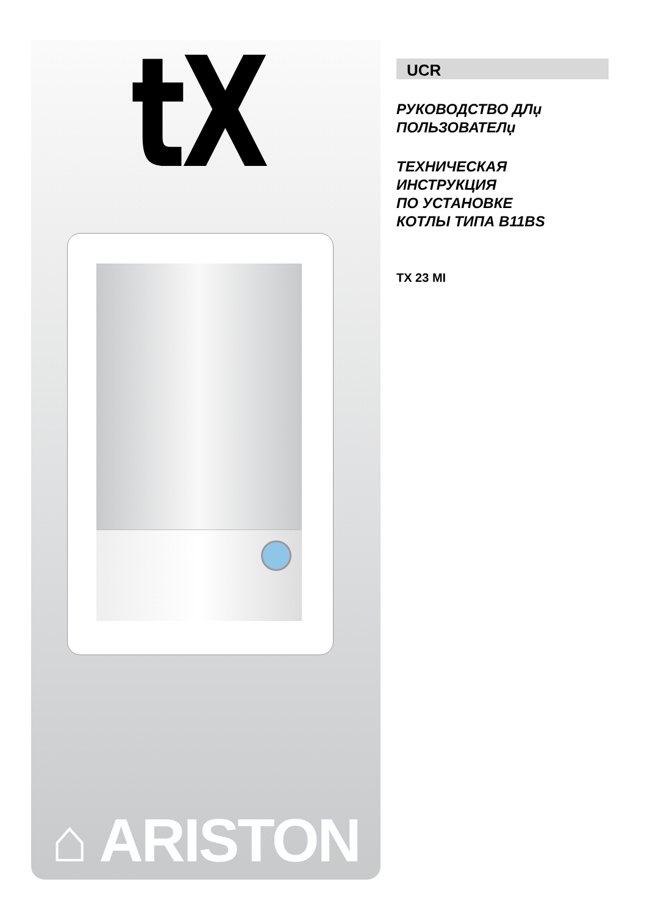tX
⌂ ARISTON
UCR
РУКОВОДСТВО ДЛџ
ПОЛЬЗОВАТЕЛџ
ТЕХНИЧЕСКАЯ
ИНСТРУКЦИЯ
ПО УСТАНОВКЕ
КОТЛЫ ТИПА B11BS
TX 23 MI